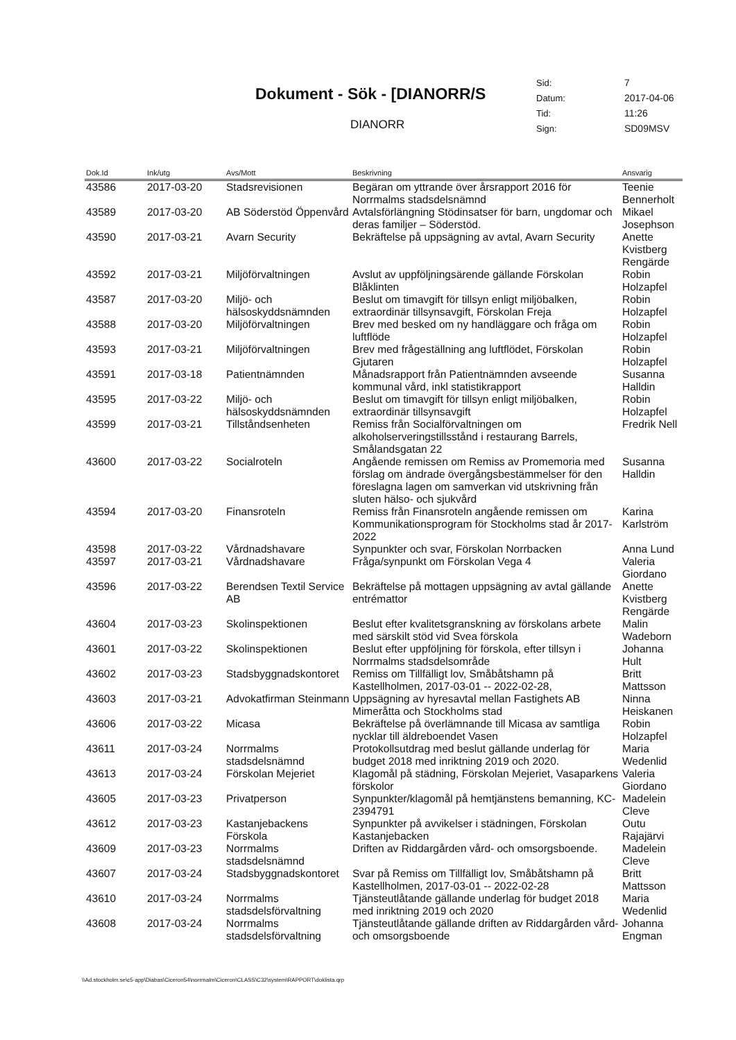Dokument - Sök - [DIANORR/S
DIANORR
| Sid: | 7 |
| Datum: | 2017-04-06 |
| Tid: | 11:26 |
| Sign: | SD09MSV |
| Dok.Id | Ink/utg | Avs/Mott | Beskrivning | Ansvarig |
| --- | --- | --- | --- | --- |
| 43586 | 2017-03-20 | Stadsrevisionen | Begäran om yttrande över årsrapport 2016 för Norrmalms stadsdelsnämnd | Teenie Bennerholt |
| 43589 | 2017-03-20 | AB Söderstöd Öppenvård | Avtalsförlängning Stödinsatser för barn, ungdomar och deras familjer – Söderstöd. | Mikael Josephson |
| 43590 | 2017-03-21 | Avarn Security | Bekräftelse på uppsägning av avtal, Avarn Security | Anette Kvistberg Rengärde |
| 43592 | 2017-03-21 | Miljöförvaltningen | Avslut av uppföljningsärende gällande Förskolan Blåklinten | Robin Holzapfel |
| 43587 | 2017-03-20 | Miljö- och hälsoskyddsnämnden | Beslut om timavgift för tillsyn enligt miljöbalken, extraordinär tillsynsavgift, Förskolan Freja | Robin Holzapfel |
| 43588 | 2017-03-20 | Miljöförvaltningen | Brev med besked om ny handläggare och fråga om luftflöde | Robin Holzapfel |
| 43593 | 2017-03-21 | Miljöförvaltningen | Brev med frågeställning ang luftflödet, Förskolan Gjutaren | Robin Holzapfel |
| 43591 | 2017-03-18 | Patientnämnden | Månadsrapport från Patientnämnden avseende kommunal vård, inkl statistikrapport | Susanna Halldin |
| 43595 | 2017-03-22 | Miljö- och hälsoskyddsnämnden | Beslut om timavgift för tillsyn enligt miljöbalken, extraordinär tillsynsavgift | Robin Holzapfel |
| 43599 | 2017-03-21 | Tillståndsenheten | Remiss från Socialförvaltningen om alkoholserveringstillsstånd i restaurang Barrels, Smålandsgatan 22 | Fredrik Nell |
| 43600 | 2017-03-22 | Socialroteln | Angående remissen om Remiss av Promemoria med förslag om ändrade övergångsbestämmelser för den föreslagna lagen om samverkan vid utskrivning från sluten hälso- och sjukvård | Susanna Halldin |
| 43594 | 2017-03-20 | Finansroteln | Remiss från Finansroteln angående remissen om Kommunikationsprogram för Stockholms stad år 2017-2022 | Karina Karlström |
| 43598 | 2017-03-22 | Vårdnadshavare | Synpunkter och svar, Förskolan Norrbacken | Anna Lund |
| 43597 | 2017-03-21 | Vårdnadshavare | Fråga/synpunkt om Förskolan Vega 4 | Valeria Giordano |
| 43596 | 2017-03-22 | Berendsen Textil Service AB | Bekräftelse på mottagen uppsägning av avtal gällande entrémattor | Anette Kvistberg Rengärde |
| 43604 | 2017-03-23 | Skolinspektionen | Beslut efter kvalitetsgranskning av förskolans arbete med särskilt stöd vid Svea förskola | Malin Wadeborn |
| 43601 | 2017-03-22 | Skolinspektionen | Beslut efter uppföljning för förskola, efter tillsyn i Norrmalms stadsdelsområde | Johanna Hult |
| 43602 | 2017-03-23 | Stadsbyggnadskontoret | Remiss om Tillfälligt lov, Småbåtshamn på Kastellholmen, 2017-03-01 -- 2022-02-28, | Britt Mattsson |
| 43603 | 2017-03-21 | Advokatfirman Steinmann | Uppsägning av hyresavtal mellan Fastighets AB Mimeråtta och Stockholms stad | Ninna Heiskanen |
| 43606 | 2017-03-22 | Micasa | Bekräftelse på överlämnande till Micasa av samtliga nycklar till äldreboendet Vasen | Robin Holzapfel |
| 43611 | 2017-03-24 | Norrmalms stadsdelsnämnd | Protokollsutdrag med beslut gällande underlag för budget 2018 med inriktning 2019 och 2020. | Maria Wedenlid |
| 43613 | 2017-03-24 | Förskolan Mejeriet | Klagomål på städning, Förskolan Mejeriet, Vasaparkens förskolor | Valeria Giordano |
| 43605 | 2017-03-23 | Privatperson | Synpunkter/klagomål på hemtjänstens bemanning, KC-2394791 | Madelein Cleve |
| 43612 | 2017-03-23 | Kastanjebackens Förskola | Synpunkter på avvikelser i städningen, Förskolan Kastanjebacken | Outu Rajajärvi |
| 43609 | 2017-03-23 | Norrmalms stadsdelsnämnd | Driften av Riddargården vård- och omsorgsboende. | Madelein Cleve |
| 43607 | 2017-03-24 | Stadsbyggnadskontoret | Svar på Remiss om Tillfälligt lov, Småbåtshamn på Kastellholmen, 2017-03-01 -- 2022-02-28 | Britt Mattsson |
| 43610 | 2017-03-24 | Norrmalms stadsdelsförvaltning | Tjänsteutlåtande gällande underlag för budget 2018 med inriktning 2019 och 2020 | Maria Wedenlid |
| 43608 | 2017-03-24 | Norrmalms stadsdelsförvaltning | Tjänsteutlåtande gällande driften av Riddargården vård- och omsorgsboende | Johanna Engman |
\\Ad.stockholm.se\c5-app\Diabas\Ciceron54\norrmalm\Ciceron\CLASS\C32\system\RAPPORT\doklista.qrp